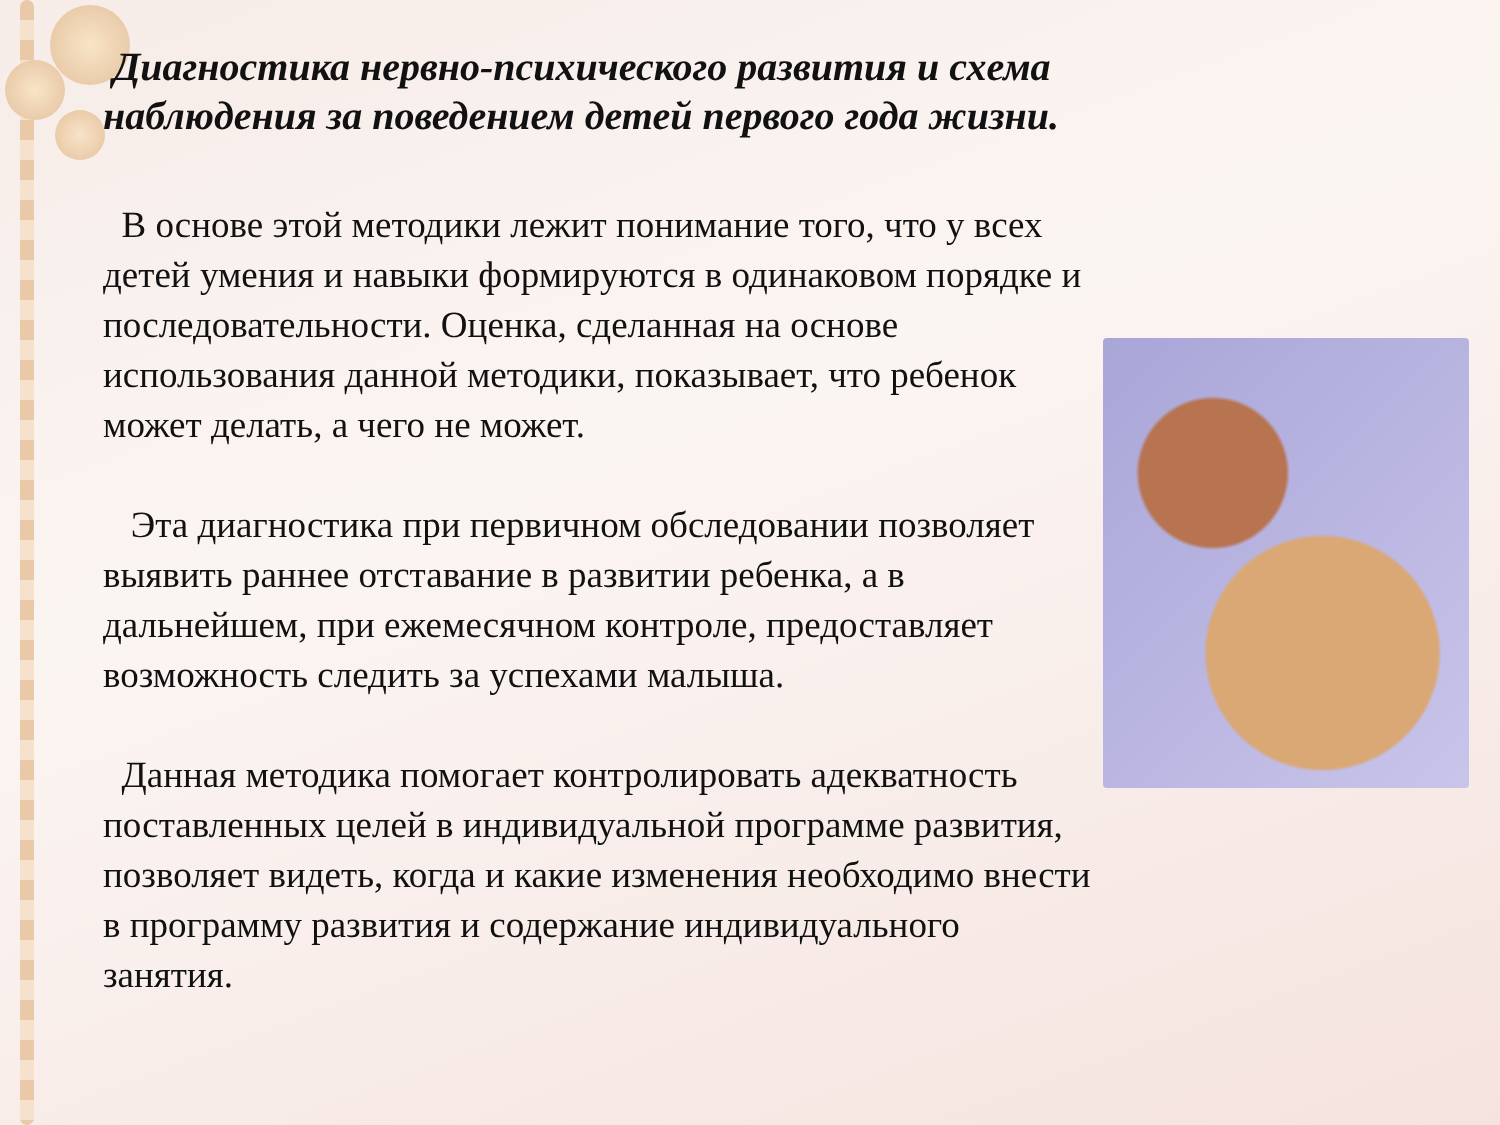Диагностика нервно-психического развития и схема наблюдения за поведением детей первого года жизни.
В основе этой методики лежит понимание того, что у всех детей умения и навыки формируются в одинаковом порядке и последовательности. Оценка, сделанная на основе использования данной методики, показывает, что ребенок может делать, а чего не может.
Эта диагностика при первичном обследовании позволяет выявить раннее отставание в развитии ребенка, а в дальнейшем, при ежемесячном контроле, предоставляет возможность следить за успехами малыша.
Данная методика помогает контролировать адекватность поставленных целей в индивидуальной программе развития, позволяет видеть, когда и какие изменения необходимо внести в программу развития и содержание индивидуального занятия.